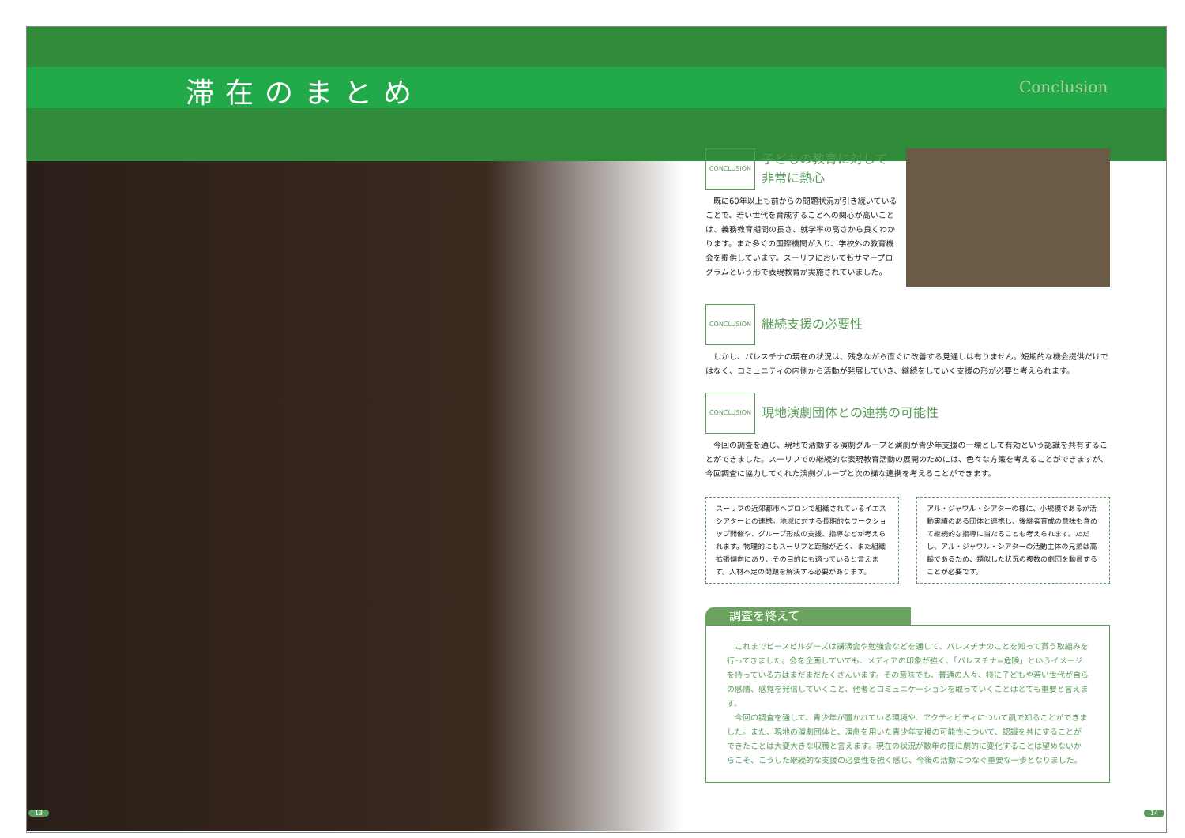滞在のまとめ Conclusion
CONCLUSION 子どもの教育に対して
非常に熱心
　既に60年以上も前からの問題状況が引き続いていることで、若い世代を育成することへの関心が高いことは、義務教育期間の長さ、就学率の高さから良くわかります。また多くの国際機関が入り、学校外の教育機会を提供しています。スーリフにおいてもサマープログラムという形で表現教育が実施されていました。
CONCLUSION 継続支援の必要性
　しかし、パレスチナの現在の状況は、残念ながら直ぐに改善する見通しは有りません。短期的な機会提供だけではなく、コミュニティの内側から活動が発展していき、継続をしていく支援の形が必要と考えられます。
CONCLUSION 現地演劇団体との連携の可能性
　今回の調査を通じ、現地で活動する演劇グループと演劇が青少年支援の一環として有効という認識を共有することができました。スーリフでの継続的な表現教育活動の展開のためには、色々な方策を考えることができますが、今回調査に協力してくれた演劇グループと次の様な連携を考えることができます。
スーリフの近郊都市ヘブロンで組織されているイエスシアターとの連携。地域に対する長期的なワークショップ開催や、グループ形成の支援、指導などが考えられます。物理的にもスーリフと距離が近く、また組織拡張傾向にあり、その目的にも適っていると言えます。人材不足の問題を解決する必要があります。
アル・ジャワル・シアターの様に、小規模であるが活動実績のある団体と連携し、後継者育成の意味も含めて継続的な指導に当たることも考えられます。ただし、アル・ジャワル・シアターの活動主体の兄弟は高齢であるため、類似した状況の複数の劇団を動員することが必要です。
調査を終えて
　これまでピースビルダーズは講演会や勉強会などを通して、パレスチナのことを知って貰う取組みを行ってきました。会を企画していても、メディアの印象が強く、「パレスチナ=危険」というイメージを持っている方はまだまだたくさんいます。その意味でも、普通の人々、特に子どもや若い世代が自らの感情、感覚を発信していくこと、他者とコミュニケーションを取っていくことはとても重要と言えます。
　今回の調査を通して、青少年が置かれている環境や、アクティビティについて肌で知ることができました。また、現地の演劇団体と、演劇を用いた青少年支援の可能性について、認識を共にすることができたことは大変大きな収穫と言えます。現在の状況が数年の間に劇的に変化することは望めないからこそ、こうした継続的な支援の必要性を強く感じ、今後の活動につなぐ重要な一歩となりました。
13 14